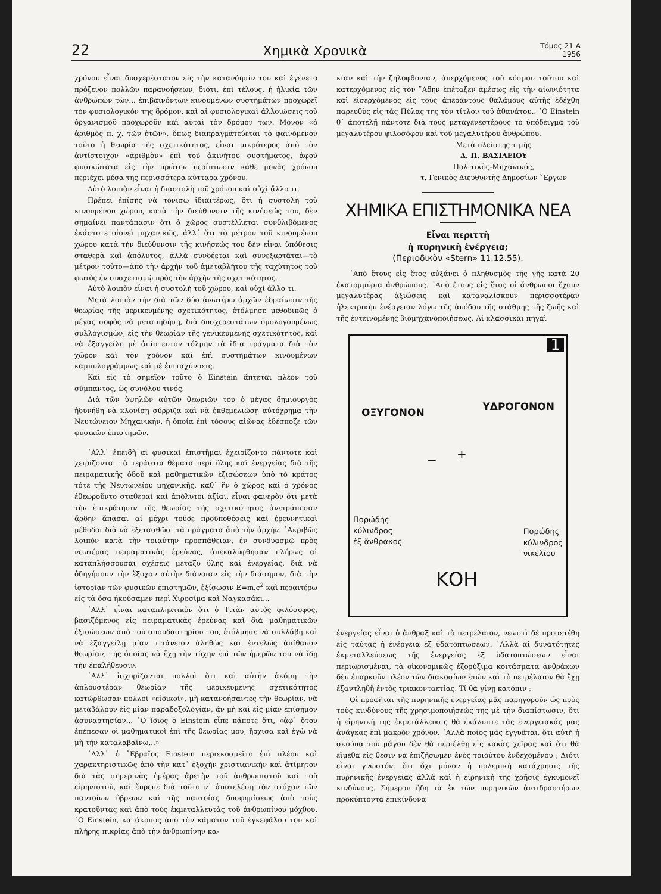22 Χημικὰ Χρονικὰ Τόμος 21 Α
1956
χρόνου εἶναι δυσχερέστατον εἰς τὴν κατανόησίν του καὶ ἐγένετο πρόξενον πολλῶν παρανοήσεων, διότι, ἐπὶ τέλους, ἡ ἡλικία τῶν ἀνθρώπων τῶν... ἐπιβαινόντων κινουμένων συστημάτων προχωρεῖ τὸν φυσιολογικόν της δρόμον, καὶ αἱ φυσιολογικαὶ ἀλλοιώσεις τοῦ ὀργανισμοῦ προχωροῦν καὶ αὐταὶ τὸν δρόμον των. Μόνον «ὁ ἀριθμὸς π. χ. τῶν ἐτῶν», ὅπως διαπραγματεύεται τὸ φαινόμενον τοῦτο ἡ θεωρία τῆς σχετικότητος, εἶναι μικρότερος ἀπὸ τὸν ἀντίστοιχον «ἀριθμὸν» ἐπὶ τοῦ ἀκινήτου συστήματος, ἀφοῦ φυσικώτατα εἰς τὴν πρώτην περίπτωσιν κάθε μονὰς χρόνου περιέχει μέσα της περισσότερα κύτταρα χρόνου.
Αὐτὸ λοιπὸν εἶναι ἡ διαστολὴ τοῦ χρόνου καὶ οὐχὶ ἄλλο τι.
Πρέπει ἐπίσης νὰ τονίσω ἰδιαιτέρως, ὅτι ἡ συστολὴ τοῦ κινουμένου χώρου, κατὰ τὴν διεύθυνσιν τῆς κινήσεώς του, δὲν σημαίνει παντάπασιν ὅτι ὁ χῶρος συστέλλεται συνθλιβόμενος ἑκάστοτε οἱονεὶ μηχανικῶς, ἀλλ᾽ ὅτι τὸ μέτρον τοῦ κινουμένου χώρου κατὰ τὴν διεύθυνσιν τῆς κινήσεώς του δὲν εἶναι ὑπόθεσις σταθερὰ καὶ ἀπόλυτος, ἀλλὰ συνδέεται καὶ συνεξαρτᾶται—τὸ μέτρον τοῦτο—ἀπὸ τὴν ἀρχὴν τοῦ ἀμεταβλήτου τῆς ταχύτητος τοῦ φωτὸς ἐν συσχετισμῷ πρὸς τὴν ἀρχὴν τῆς σχετικότητος.
Αὐτὸ λοιπὸν εἶναι ἡ συστολὴ τοῦ χώρου, καὶ οὐχὶ ἄλλο τι.
Μετὰ λοιπὸν τὴν διὰ τῶν δύο ἀνωτέρω ἀρχῶν ἑδραίωσιν τῆς θεωρίας τῆς μερικευμένης σχετικότητος, ἐτόλμησε μεθοδικῶς ὁ μέγας σοφὸς νὰ μεταπηδήσῃ, διὰ δυσχερεστάτων ὁμολογουμένως συλλογισμῶν, εἰς τὴν θεωρίαν τῆς γενικευμένης σχετικότητος, καὶ νὰ ἐξαγγείλῃ μὲ ἀπίστευτον τόλμην τὰ ἴδια πράγματα διὰ τὸν χῶρον καὶ τὸν χρόνον καὶ ἐπὶ συστημάτων κινουμένων καμπυλογράμμως καὶ μὲ ἐπιταχύνσεις.
Καὶ εἰς τὸ σημεῖον τοῦτο ὁ Einstein ἅπτεται πλέον τοῦ σύμπαντος, ὡς συνόλου τινός.
Διὰ τῶν ὑψηλῶν αὐτῶν θεωριῶν του ὁ μέγας δημιουργὸς ἠδυνήθη νὰ κλονίσῃ σύρριζα καὶ νὰ ἐκθεμελιώσῃ αὐτόχρημα τὴν Νευτώνειον Μηχανικήν, ἡ ὁποία ἐπὶ τόσους αἰῶνας ἐδέσποζε τῶν φυσικῶν ἐπιστημῶν.
᾽Αλλ᾽ ἐπειδὴ αἱ φυσικαὶ ἐπιστῆμαι ἐχειρίζοντο πάντοτε καὶ χειρίζονται τὰ τεράστια θέματα περὶ ὕλης καὶ ἐνεργείας διὰ τῆς πειραματικῆς ὁδοῦ καὶ μαθηματικῶν ἐξισώσεων ὑπὸ τὸ κράτος τότε τῆς Νευτωνείου μηχανικῆς, καθ᾽ ἣν ὁ χῶρος καὶ ὁ χρόνος ἐθεωροῦντο σταθεραὶ καὶ ἀπόλυτοι ἀξίαι, εἶναι φανερὸν ὅτι μετὰ τὴν ἐπικράτησιν τῆς θεωρίας τῆς σχετικότητος ἀνετράπησαν ἄρδην ἅπασαι αἱ μέχρι τοῦδε προϋποθέσεις καὶ ἐρευνητικαὶ μέθοδοι διὰ νὰ ἐξετασθῶσι τὰ πράγματα ἀπὸ τὴν ἀρχήν. ᾽Ακριβῶς λοιπὸν κατὰ τὴν τοιαύτην προσπάθειαν, ἐν συνδυασμῷ πρὸς νεωτέρας πειραματικὰς ἐρεύνας, ἀπεκαλύφθησαν πλήρως αἱ καταπλήσσουσαι σχέσεις μεταξὺ ὕλης καὶ ἐνεργείας, διὰ νὰ ὁδηγήσουν τὴν ἔξοχον αὐτὴν διάνοιαν εἰς τὴν διάσημον, διὰ τὴν ἱστορίαν τῶν φυσικῶν ἐπιστημῶν, ἐξίσωσιν E=m.c<sup>2</sup> καὶ περαιτέρω εἰς τὰ ὅσα ἠκούσαμεν περὶ Χιροσίμα καὶ Ναγκασάκι...
᾽Αλλ᾽ εἶναι καταπληκτικὸν ὅτι ὁ Τιτὰν αὐτὸς φιλόσοφος, βασιζόμενος εἰς πειραματικὰς ἐρεύνας καὶ διὰ μαθηματικῶν ἐξισώσεων ἀπὸ τοῦ σπουδαστηρίου του, ἐτόλμησε νὰ συλλάβῃ καὶ νὰ ἐξαγγείλῃ μίαν τιτάνειον ἀληθῶς καὶ ἐντελῶς ἀπίθανον θεωρίαν, τῆς ὁποίας νὰ ἔχῃ τὴν τύχην ἐπὶ τῶν ἡμερῶν του νὰ ἴδῃ τὴν ἐπαλήθευσιν.
᾽Αλλ᾽ ἰσχυρίζονται πολλοὶ ὅτι καὶ αὐτὴν ἀκόμη τὴν ἁπλουστέραν θεωρίαν τῆς μερικευμένης σχετικότητος κατώρθωσαν πολλοὶ «εἰδικοί», μὴ κατανοήσαντες τὴν θεωρίαν, νὰ μεταβάλουν εἰς μίαν παραδοξολογίαν, ἂν μὴ καὶ εἰς μίαν ἐπίσημον ἀσυναρτησίαν... ῾Ο ἴδιος ὁ Einstein εἶπε κάποτε ὅτι, «ἀφ᾽ ὅτου ἐπέπεσαν οἱ μαθηματικοὶ ἐπὶ τῆς θεωρίας μου, ἤρχισα καὶ ἐγὼ νὰ μὴ τὴν καταλαβαίνω...»
᾽Αλλ᾽ ὁ ῾Εβραῖος Einstein περιεκοσμεῖτο ἐπὶ πλέον καὶ χαρακτηριστικῶς ἀπὸ τὴν κατ᾽ ἐξοχὴν χριστιανικὴν καὶ ἀτίμητον διὰ τὰς σημερινὰς ἡμέρας ἀρετὴν τοῦ ἀνθρωπιστοῦ καὶ τοῦ εἰρηνιστοῦ, καὶ ἔπρεπε διὰ τοῦτο ν᾽ ἀποτελέσῃ τὸν στόχον τῶν παντοίων ὕβρεων καὶ τῆς παντοίας δυσφημίσεως ἀπὸ τοὺς κρατοῦντας καὶ ἀπὸ τοὺς ἐκμεταλλευτὰς τοῦ ἀνθρωπίνου μόχθου. ῾Ο Einstein, κατάκοπος ἀπὸ τὸν κάματον τοῦ ἐγκεφάλου του καὶ πλήρης πικρίας ἀπὸ τὴν ἀνθρωπίνην κα-
κίαν καὶ τὴν ζηλοφθονίαν, ἀπερχόμενος τοῦ κόσμου τούτου καὶ κατερχόμενος εἰς τὸν ῞Αδην ἐπέταξεν ἀμέσως εἰς τὴν αἰωνιότητα καὶ εἰσερχόμενος εἰς τοὺς ἀπεράντους θαλάμους αὐτῆς ἐδέχθη παρευθὺς εἰς τὰς Πύλας της τὸν τίτλον τοῦ ἀθανάτου.. ῾Ο Einstein θ᾽ ἀποτελῇ πάντοτε διὰ τοὺς μεταγενεστέρους τὸ ὑπόδειγμα τοῦ μεγαλυτέρου φιλοσόφου καὶ τοῦ μεγαλυτέρου ἀνθρώπου.
Μετὰ πλείστης τιμῆς
Δ. Π. ΒΑΣΙΛΕΙΟΥ
Πολιτικὸς-Μηχανικός,
τ. Γενικὸς Διευθυντὴς Δημοσίων ῎Εργων
ΧΗΜΙΚΑ ΕΠΙΣΤΗΜΟΝΙΚΑ ΝΕΑ
Εἶναι περιττὴ
ἡ πυρηνικὴ ἐνέργεια;
(Περιοδικὸν «Stern» 11.12.55).
᾽Απὸ ἔτους εἰς ἔτος αὐξάνει ὁ πληθυσμὸς τῆς γῆς κατὰ 20 ἑκατομμύρια ἀνθρώπους. ᾽Απὸ ἔτους εἰς ἔτος οἱ ἄνθρωποι ἔχουν μεγαλυτέρας ἀξιώσεις καὶ καταναλίσκουν περισσοτέραν ἠλεκτρικὴν ἐνέργειαν λόγῳ τῆς ἀνόδου τῆς στάθμης τῆς ζωῆς καὶ τῆς ἐντεινομένης βιομηχανοποιήσεως. Αἱ κλασσικαὶ πηγαὶ
1
ΟΞΥΓΟΝΟΝ ΥΔΡΟΓΟΝΟΝ
− +
Πορώδης
κύλινδρος
ἐξ ἄνθρακος
Πορώδης
κύλινδρος
νικελίου
ΚΟΗ
ἐνεργείας εἶναι ὁ ἄνθραξ καὶ τὸ πετρέλαιον, νεωστὶ δὲ προσετέθη εἰς ταύτας ἡ ἐνέργεια ἐξ ὑδατοπτώσεων. ᾽Αλλὰ αἱ δυνατότητες ἐκμεταλλεύσεως τῆς ἐνεργείας ἐξ ὑδατοπτώσεων εἶναι περιωρισμέναι, τὰ οἰκονομικῶς ἐξορύξιμα κοιτάσματα ἀνθράκων δὲν ἐπαρκοῦν πλέον τῶν διακοσίων ἐτῶν καὶ τὸ πετρέλαιον θὰ ἔχῃ ἐξαντληθῆ ἐντὸς τριακονταετίας. Τί θὰ γίνῃ κατόπιν ;
Οἱ προφῆται τῆς πυρηνικῆς ἐνεργείας μᾶς παρηγοροῦν ὡς πρὸς τοὺς κινδύνους τῆς χρησιμοποιήσεώς της μὲ τὴν διαπίστωσιν, ὅτι ἡ εἰρηνική της ἐκμετάλλευσις θὰ ἐκάλυπτε τὰς ἐνεργειακάς μας ἀνάγκας ἐπὶ μακρὸν χρόνον. ᾽Αλλὰ ποῖος μᾶς ἐγγυᾶται, ὅτι αὐτὴ ἡ σκοῦπα τοῦ μάγου δὲν θὰ περιέλθῃ εἰς κακὰς χεῖρας καὶ ὅτι θὰ εἴμεθα εἰς θέσιν νὰ ἐπιζήσωμεν ἑνὸς τοιούτου ἐνδεχομένου ; Διότι εἶναι γνωστόν, ὅτι ὄχι μόνον ἡ πολεμικὴ κατάχρησις τῆς πυρηνικῆς ἐνεργείας ἀλλὰ καὶ ἡ εἰρηνική της χρῆσις ἐγκυμονεῖ κινδύνους. Σήμερον ἤδη τὰ ἐκ τῶν πυρηνικῶν ἀντιδραστήρων προκύπτοντα ἐπικίνδυνα